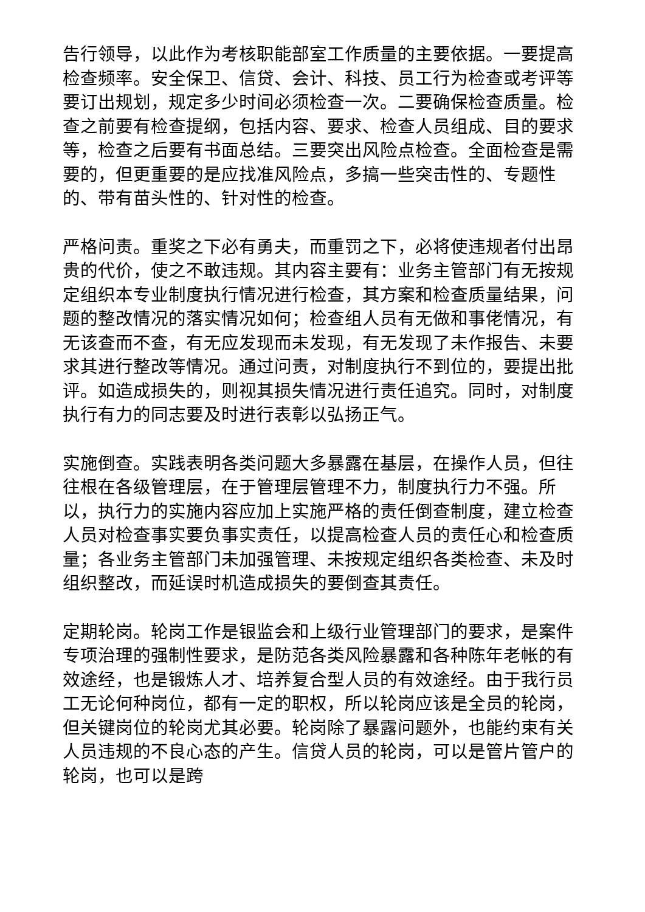告行领导，以此作为考核职能部室工作质量的主要依据。一要提高检查频率。安全保卫、信贷、会计、科技、员工行为检查或考评等要订出规划，规定多少时间必须检查一次。二要确保检查质量。检查之前要有检查提纲，包括内容、要求、检查人员组成、目的要求等，检查之后要有书面总结。三要突出风险点检查。全面检查是需要的，但更重要的是应找准风险点，多搞一些突击性的、专题性的、带有苗头性的、针对性的检查。
严格问责。重奖之下必有勇夫，而重罚之下，必将使违规者付出昂贵的代价，使之不敢违规。其内容主要有：业务主管部门有无按规定组织本专业制度执行情况进行检查，其方案和检查质量结果，问题的整改情况的落实情况如何；检查组人员有无做和事佬情况，有无该查而不查，有无应发现而未发现，有无发现了未作报告、未要求其进行整改等情况。通过问责，对制度执行不到位的，要提出批评。如造成损失的，则视其损失情况进行责任追究。同时，对制度执行有力的同志要及时进行表彰以弘扬正气。
实施倒查。实践表明各类问题大多暴露在基层，在操作人员，但往往根在各级管理层，在于管理层管理不力，制度执行力不强。所以，执行力的实施内容应加上实施严格的责任倒查制度，建立检查人员对检查事实要负事实责任，以提高检查人员的责任心和检查质量；各业务主管部门未加强管理、未按规定组织各类检查、未及时组织整改，而延误时机造成损失的要倒查其责任。
定期轮岗。轮岗工作是银监会和上级行业管理部门的要求，是案件专项治理的强制性要求，是防范各类风险暴露和各种陈年老帐的有效途经，也是锻炼人才、培养复合型人员的有效途经。由于我行员工无论何种岗位，都有一定的职权，所以轮岗应该是全员的轮岗，但关键岗位的轮岗尤其必要。轮岗除了暴露问题外，也能约束有关人员违规的不良心态的产生。信贷人员的轮岗，可以是管片管户的轮岗，也可以是跨